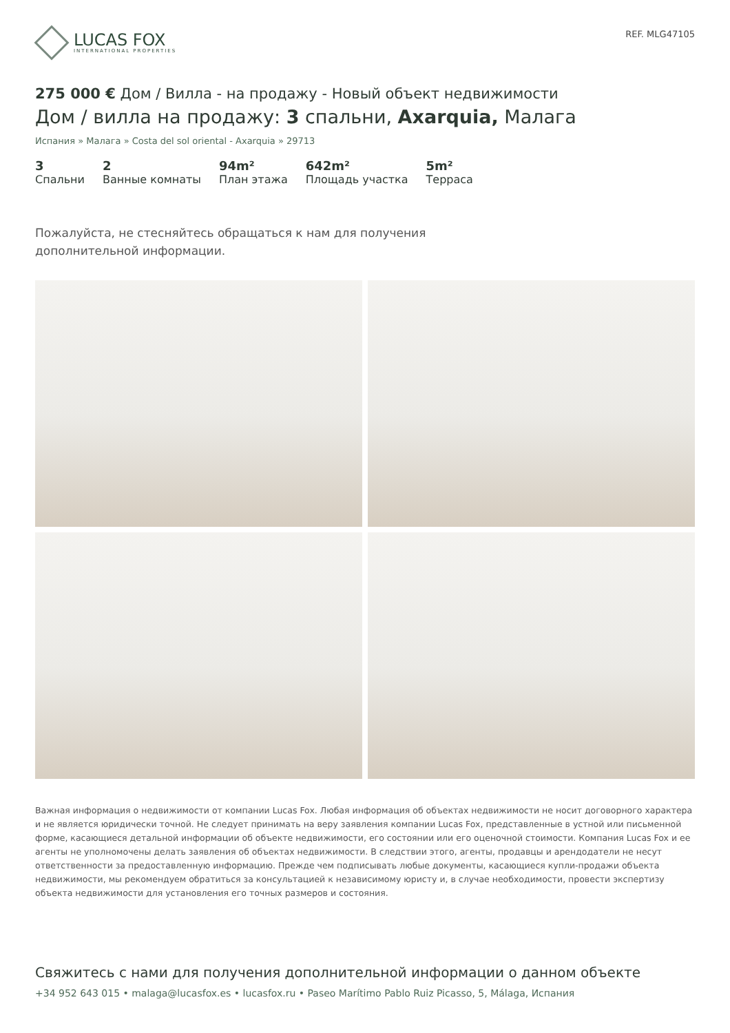LUCAS FOX
INTERNATIONAL PROPERTIES
REF. MLG47105
275 000 € Дом / Вилла - на продажу - Новый объект недвижимости
Дом / вилла на продажу: 3 спальни, Axarquia, Малага
Испания » Малага » Costa del sol oriental - Axarquia » 29713
3
Спальни
2
Ванные комнаты
94m²
План этажа
642m²
Площадь участка
5m²
Терраса
Пожалуйста, не стесняйтесь обращаться к нам для получения дополнительной информации.
Важная информация о недвижимости от компании Lucas Fox. Любая информация об объектах недвижимости не носит договорного характера и не является юридически точной. Не следует принимать на веру заявления компании Lucas Fox, представленные в устной или письменной форме, касающиеся детальной информации об объекте недвижимости, его состоянии или его оценочной стоимости. Компания Lucas Fox и ее агенты не уполномочены делать заявления об объектах недвижимости. В следствии этого, агенты, продавцы и арендодатели не несут ответственности за предоставленную информацию. Прежде чем подписывать любые документы, касающиеся купли-продажи объекта недвижимости, мы рекомендуем обратиться за консультацией к независимому юристу и, в случае необходимости, провести экспертизу объекта недвижимости для установления его точных размеров и состояния.
Свяжитесь с нами для получения дополнительной информации о данном объекте
+34 952 643 015 • malaga@lucasfox.es • lucasfox.ru • Paseo Marítimo Pablo Ruiz Picasso, 5, Málaga, Испания